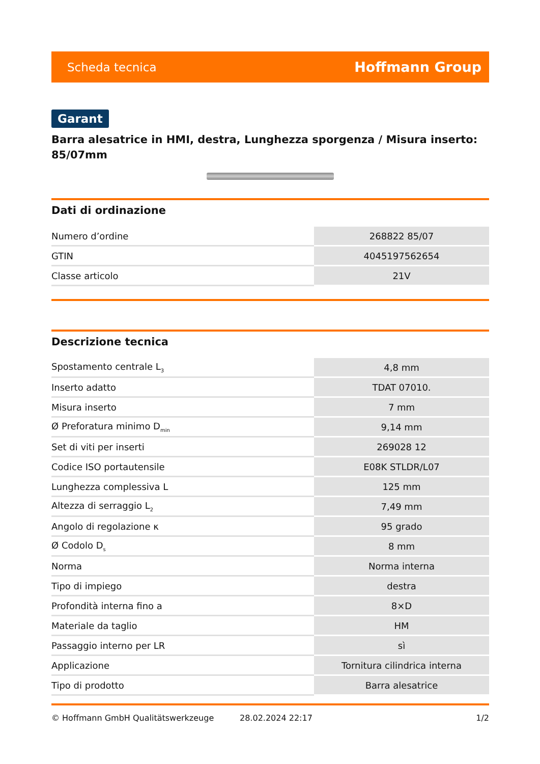Scheda tecnica Hoffmann Group
Garant
Barra alesatrice in HMI, destra, Lunghezza sporgenza / Misura inserto: 85/07mm
Dati di ordinazione
| Numero d’ordine | 268822 85/07 |
| GTIN | 4045197562654 |
| Classe articolo | 21V |
Descrizione tecnica
| Spostamento centrale L<sub>3</sub> | 4,8 mm |
| Inserto adatto | TDAT 07010. |
| Misura inserto | 7 mm |
| Ø Preforatura minimo D<sub>min</sub> | 9,14 mm |
| Set di viti per inserti | 269028 12 |
| Codice ISO portautensile | E08K STLDR/L07 |
| Lunghezza complessiva L | 125 mm |
| Altezza di serraggio L<sub>2</sub> | 7,49 mm |
| Angolo di regolazione κ | 95 grado |
| Ø Codolo D<sub>s</sub> | 8 mm |
| Norma | Norma interna |
| Tipo di impiego | destra |
| Profondità interna fino a | 8×D |
| Materiale da taglio | HM |
| Passaggio interno per LR | sì |
| Applicazione | Tornitura cilindrica interna |
| Tipo di prodotto | Barra alesatrice |
© Hoffmann GmbH Qualitätswerkzeuge 28.02.2024 22:17 1/2